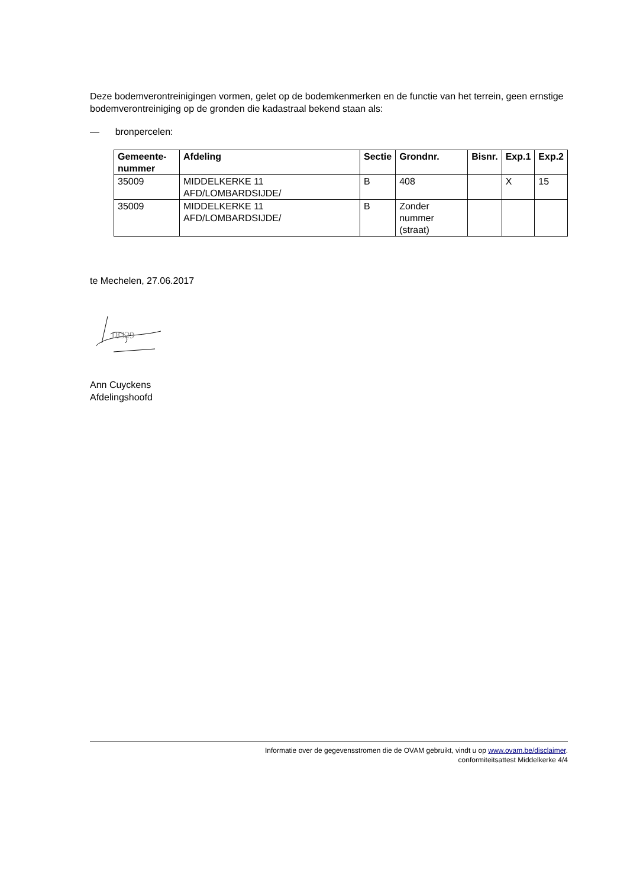Deze bodemverontreinigingen vormen, gelet op de bodemkenmerken en de functie van het terrein, geen ernstige bodemverontreiniging op de gronden die kadastraal bekend staan als:
— bronpercelen:
| Gemeente-nummer | Afdeling | Sectie | Grondnr. | Bisnr. | Exp.1 | Exp.2 |
| --- | --- | --- | --- | --- | --- | --- |
| 35009 | MIDDELKERKE 11 AFD/LOMBARDSIJDE/ | B | 408 | | X | 15 |
| 35009 | MIDDELKERKE 11 AFD/LOMBARDSIJDE/ | B | Zonder nummer (straat) | | | |
te Mechelen, 27.06.2017
18329
Ann Cuyckens
Afdelingshoofd
Informatie over de gegevensstromen die de OVAM gebruikt, vindt u op www.ovam.be/disclaimer.
conformiteitsattest Middelkerke 4/4